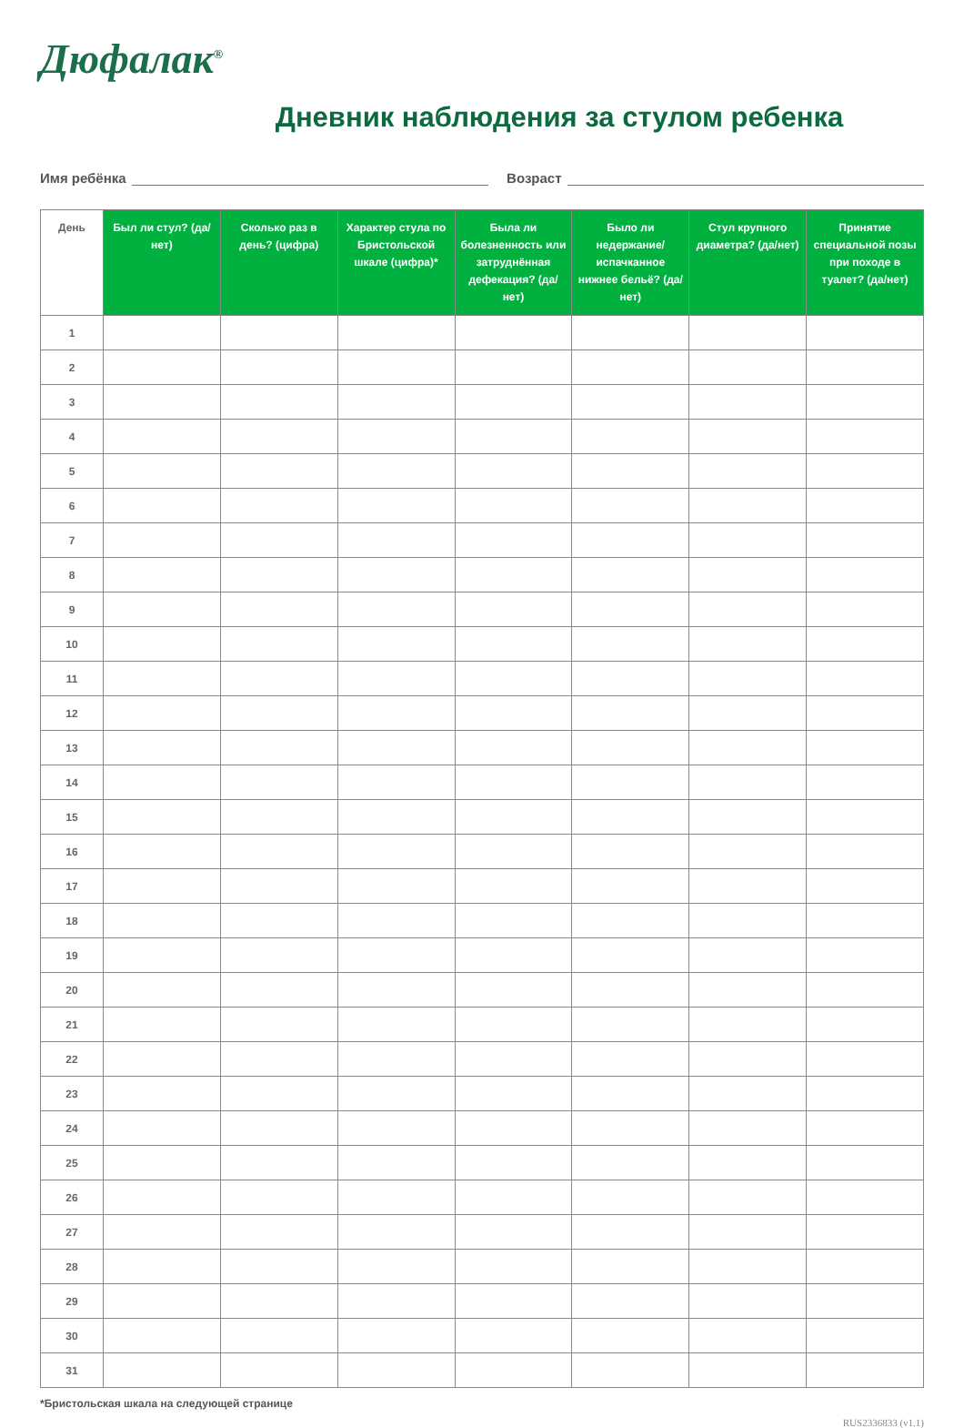Дюфалак<sup>®</sup>
Дневник наблюдения за стулом ребенка
Имя ребёнка Возраст
| День | Был ли стул? (да/нет) | Сколько раз в день? (цифра) | Характер стула по Бристольской шкале (цифра)* | Была ли болезненность или затруднённая дефекация? (да/нет) | Было ли недержание/ испачканное нижнее бельё? (да/нет) | Стул крупного диаметра? (да/нет) | Принятие специальной позы при походе в туалет? (да/нет) |
| --- | --- | --- | --- | --- | --- | --- | --- |
| 1 | | | | | | | |
| 2 | | | | | | | |
| 3 | | | | | | | |
| 4 | | | | | | | |
| 5 | | | | | | | |
| 6 | | | | | | | |
| 7 | | | | | | | |
| 8 | | | | | | | |
| 9 | | | | | | | |
| 10 | | | | | | | |
| 11 | | | | | | | |
| 12 | | | | | | | |
| 13 | | | | | | | |
| 14 | | | | | | | |
| 15 | | | | | | | |
| 16 | | | | | | | |
| 17 | | | | | | | |
| 18 | | | | | | | |
| 19 | | | | | | | |
| 20 | | | | | | | |
| 21 | | | | | | | |
| 22 | | | | | | | |
| 23 | | | | | | | |
| 24 | | | | | | | |
| 25 | | | | | | | |
| 26 | | | | | | | |
| 27 | | | | | | | |
| 28 | | | | | | | |
| 29 | | | | | | | |
| 30 | | | | | | | |
| 31 | | | | | | | |
*Бристольская шкала на следующей странице
RUS2336833 (v1.1)